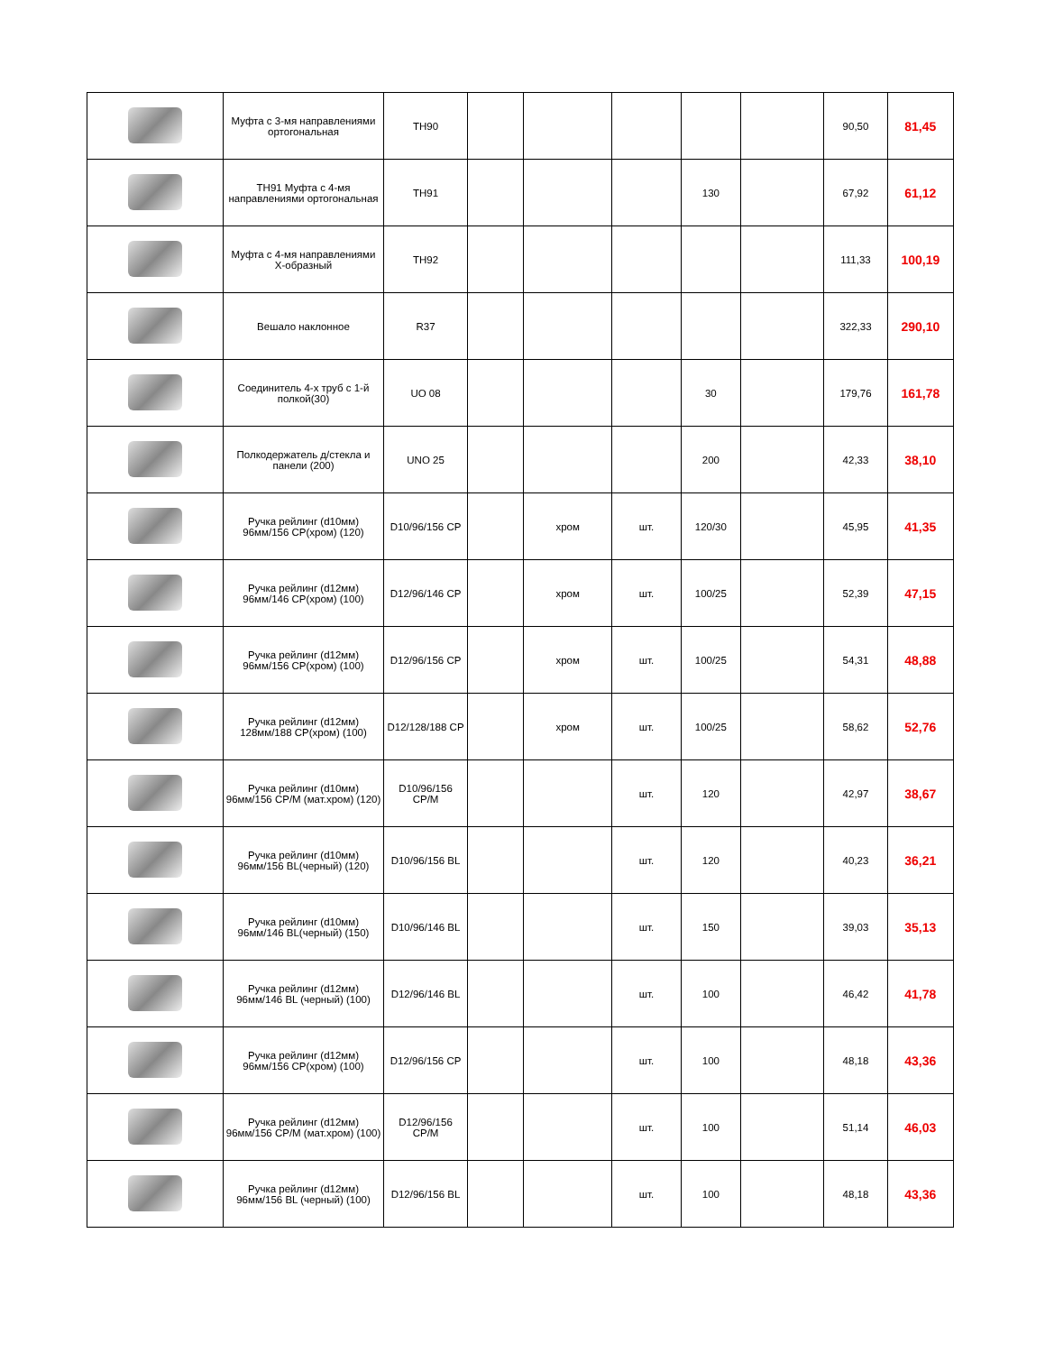| | Муфта с 3-мя направлениями ортогональная | TH90 | | | | | | 90,50 | 81,45 |
| | TH91 Муфта с 4-мя направлениями ортогональная | TH91 | | | | 130 | | 67,92 | 61,12 |
| | Муфта с 4-мя направлениями Х-образный | TH92 | | | | | | 111,33 | 100,19 |
| | Вешало наклонное | R37 | | | | | | 322,33 | 290,10 |
| | Соединитель 4-х труб с 1-й полкой(30) | UO 08 | | | | 30 | | 179,76 | 161,78 |
| | Полкодержатель д/стекла и панели (200) | UNO 25 | | | | 200 | | 42,33 | 38,10 |
| | Ручка рейлинг (d10мм) 96мм/156 CP(хром) (120) | D10/96/156 CP | | хром | шт. | 120/30 | | 45,95 | 41,35 |
| | Ручка рейлинг (d12мм) 96мм/146 CP(хром) (100) | D12/96/146 CP | | хром | шт. | 100/25 | | 52,39 | 47,15 |
| | Ручка рейлинг (d12мм) 96мм/156 CP(хром) (100) | D12/96/156 CP | | хром | шт. | 100/25 | | 54,31 | 48,88 |
| | Ручка рейлинг (d12мм) 128мм/188 CP(хром) (100) | D12/128/188 CP | | хром | шт. | 100/25 | | 58,62 | 52,76 |
| | Ручка рейлинг (d10мм) 96мм/156 CP/M (мат.хром) (120) | D10/96/156 CP/M | | | шт. | 120 | | 42,97 | 38,67 |
| | Ручка рейлинг (d10мм) 96мм/156 BL(черный) (120) | D10/96/156 BL | | | шт. | 120 | | 40,23 | 36,21 |
| | Ручка рейлинг (d10мм) 96мм/146 BL(черный) (150) | D10/96/146 BL | | | шт. | 150 | | 39,03 | 35,13 |
| | Ручка рейлинг (d12мм) 96мм/146 BL (черный) (100) | D12/96/146 BL | | | шт. | 100 | | 46,42 | 41,78 |
| | Ручка рейлинг (d12мм) 96мм/156 CP(хром) (100) | D12/96/156 CP | | | шт. | 100 | | 48,18 | 43,36 |
| | Ручка рейлинг (d12мм) 96мм/156 CP/M (мат.хром) (100) | D12/96/156 CP/M | | | шт. | 100 | | 51,14 | 46,03 |
| | Ручка рейлинг (d12мм) 96мм/156 BL (черный) (100) | D12/96/156 BL | | | шт. | 100 | | 48,18 | 43,36 |